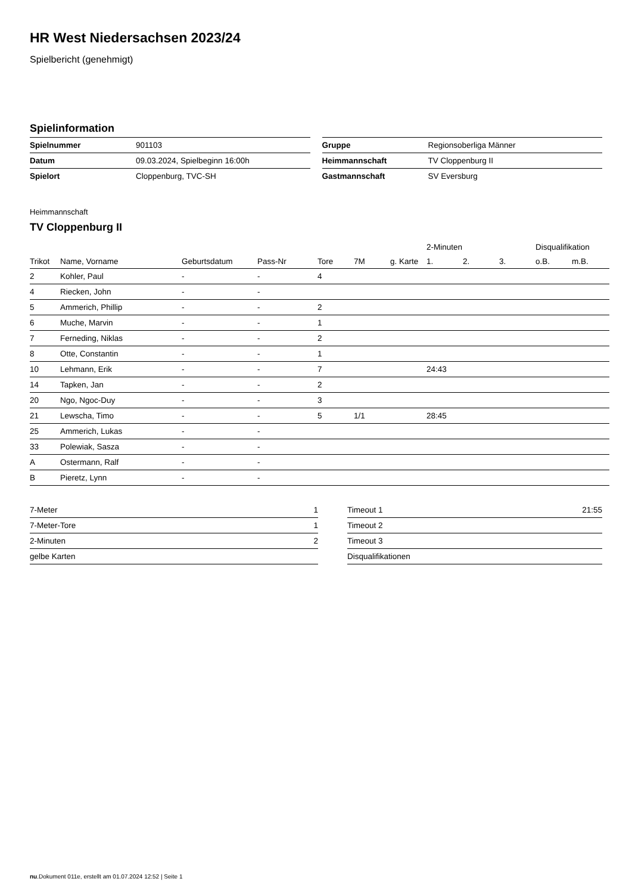HR West Niedersachsen 2023/24
Spielbericht (genehmigt)
Spielinformation
| Spielnummer | 901103 |
| Datum | 09.03.2024, Spielbeginn 16:00h |
| Spielort | Cloppenburg, TVC-SH |
| Gruppe | Regionsoberliga Männer |
| Heimmannschaft | TV Cloppenburg II |
| Gastmannschaft | SV Eversburg |
Heimmannschaft
TV Cloppenburg II
| | | | | | | | 2-Minuten | | | Disqualifikation | |
| --- | --- | --- | --- | --- | --- | --- | --- | --- | --- | --- | --- |
| Trikot | Name, Vorname | Geburtsdatum | Pass-Nr | Tore | 7M | g. Karte | 1. | 2. | 3. | o.B. | m.B. |
| 2 | Kohler, Paul | - | - | 4 | | | | | | | |
| 4 | Riecken, John | - | - | | | | | | | | |
| 5 | Ammerich, Phillip | - | - | 2 | | | | | | | |
| 6 | Muche, Marvin | - | - | 1 | | | | | | | |
| 7 | Ferneding, Niklas | - | - | 2 | | | | | | | |
| 8 | Otte, Constantin | - | - | 1 | | | | | | | |
| 10 | Lehmann, Erik | - | - | 7 | | | 24:43 | | | | |
| 14 | Tapken, Jan | - | - | 2 | | | | | | | |
| 20 | Ngo, Ngoc-Duy | - | - | 3 | | | | | | | |
| 21 | Lewscha, Timo | - | - | 5 | 1/1 | | 28:45 | | | | |
| 25 | Ammerich, Lukas | - | - | | | | | | | | |
| 33 | Polewiak, Sasza | - | - | | | | | | | | |
| A | Ostermann, Ralf | - | - | | | | | | | | |
| B | Pieretz, Lynn | - | - | | | | | | | | |
| 7-Meter | 1 |
| 7-Meter-Tore | 1 |
| 2-Minuten | 2 |
| gelbe Karten | |
| Timeout 1 | 21:55 |
| Timeout 2 | |
| Timeout 3 | |
| Disqualifikationen | |
nu.Dokument 011e, erstellt am 01.07.2024 12:52 | Seite 1